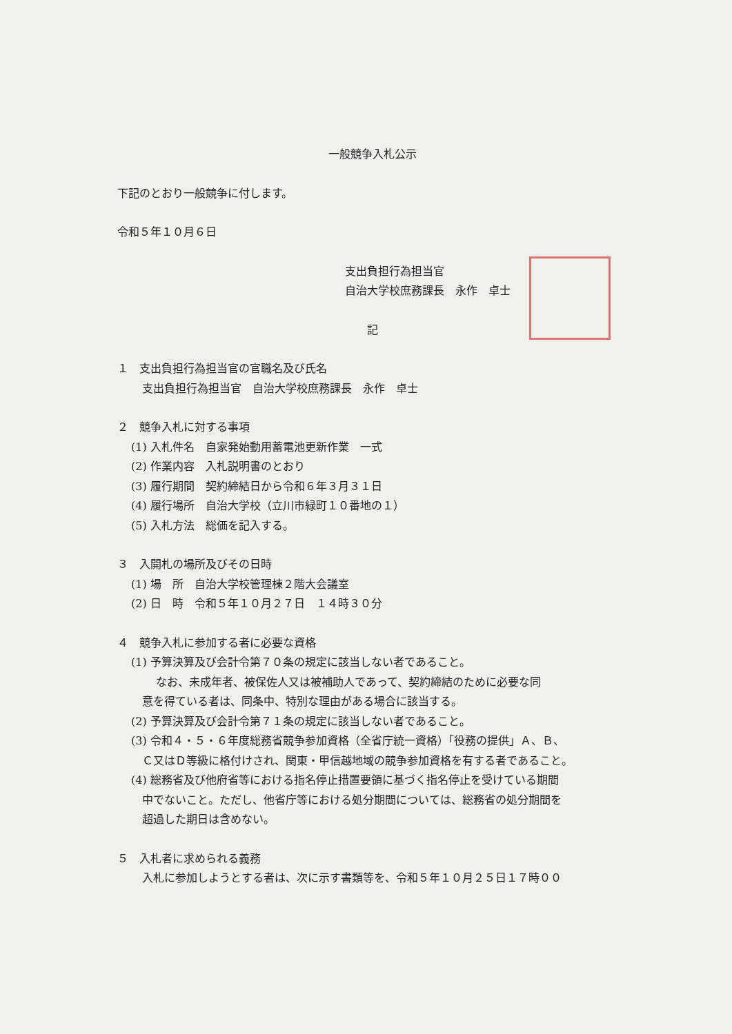一般競争入札公示
下記のとおり一般競争に付します。
令和５年１０月６日
支出負担行為担当官
自治大学校庶務課長　永作　卓士
記
１　支出負担行為担当官の官職名及び氏名
支出負担行為担当官　自治大学校庶務課長　永作　卓士
２　競争入札に対する事項
(1) 入札件名　自家発始動用蓄電池更新作業　一式
(2) 作業内容　入札説明書のとおり
(3) 履行期間　契約締結日から令和６年３月３１日
(4) 履行場所　自治大学校（立川市緑町１０番地の１）
(5) 入札方法　総価を記入する。
３　入開札の場所及びその日時
(1) 場　所　自治大学校管理棟２階大会議室
(2) 日　時　令和５年１０月２７日　１４時３０分
４　競争入札に参加する者に必要な資格
(1) 予算決算及び会計令第７０条の規定に該当しない者であること。
なお、未成年者、被保佐人又は被補助人であって、契約締結のために必要な同
意を得ている者は、同条中、特別な理由がある場合に該当する。
(2) 予算決算及び会計令第７１条の規定に該当しない者であること。
(3) 令和４・５・６年度総務省競争参加資格（全省庁統一資格）「役務の提供」Ａ、Ｂ、
Ｃ又はＤ等級に格付けされ、関東・甲信越地域の競争参加資格を有する者であること。
(4) 総務省及び他府省等における指名停止措置要領に基づく指名停止を受けている期間
中でないこと。ただし、他省庁等における処分期間については、総務省の処分期間を
超過した期日は含めない。
５　入札者に求められる義務
入札に参加しようとする者は、次に示す書類等を、令和５年１０月２５日１７時００